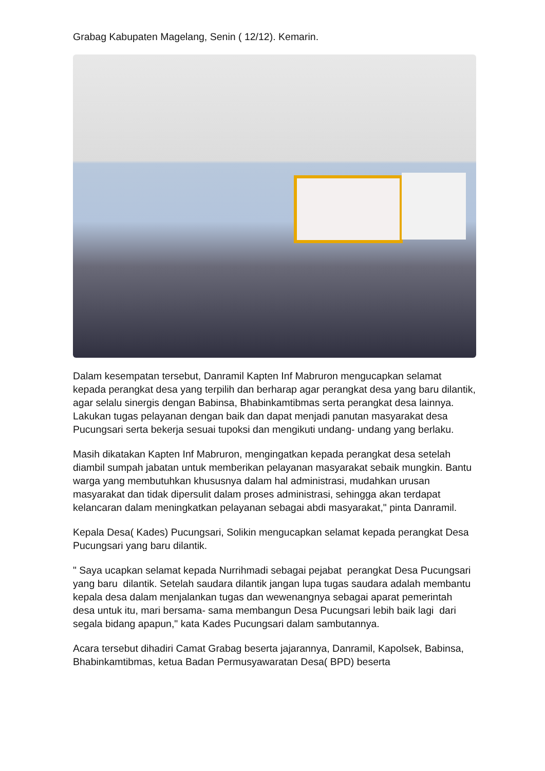Grabag Kabupaten Magelang, Senin ( 12/12). Kemarin.
Dalam kesempatan tersebut, Danramil Kapten Inf Mabruron mengucapkan selamat kepada perangkat desa yang terpilih dan berharap agar perangkat desa yang baru dilantik, agar selalu sinergis dengan Babinsa, Bhabinkamtibmas serta perangkat desa lainnya. Lakukan tugas pelayanan dengan baik dan dapat menjadi panutan masyarakat desa Pucungsari serta bekerja sesuai tupoksi dan mengikuti undang- undang yang berlaku.
Masih dikatakan Kapten Inf Mabruron, mengingatkan kepada perangkat desa setelah diambil sumpah jabatan untuk memberikan pelayanan masyarakat sebaik mungkin. Bantu warga yang membutuhkan khususnya dalam hal administrasi, mudahkan urusan masyarakat dan tidak dipersulit dalam proses administrasi, sehingga akan terdapat kelancaran dalam meningkatkan pelayanan sebagai abdi masyarakat," pinta Danramil.
Kepala Desa( Kades) Pucungsari, Solikin mengucapkan selamat kepada perangkat Desa Pucungsari yang baru dilantik.
" Saya ucapkan selamat kepada Nurrihmadi sebagai pejabat perangkat Desa Pucungsari yang baru dilantik. Setelah saudara dilantik jangan lupa tugas saudara adalah membantu kepala desa dalam menjalankan tugas dan wewenangnya sebagai aparat pemerintah desa untuk itu, mari bersama- sama membangun Desa Pucungsari lebih baik lagi dari segala bidang apapun," kata Kades Pucungsari dalam sambutannya.
Acara tersebut dihadiri Camat Grabag beserta jajarannya, Danramil, Kapolsek, Babinsa, Bhabinkamtibmas, ketua Badan Permusyawaratan Desa( BPD) beserta